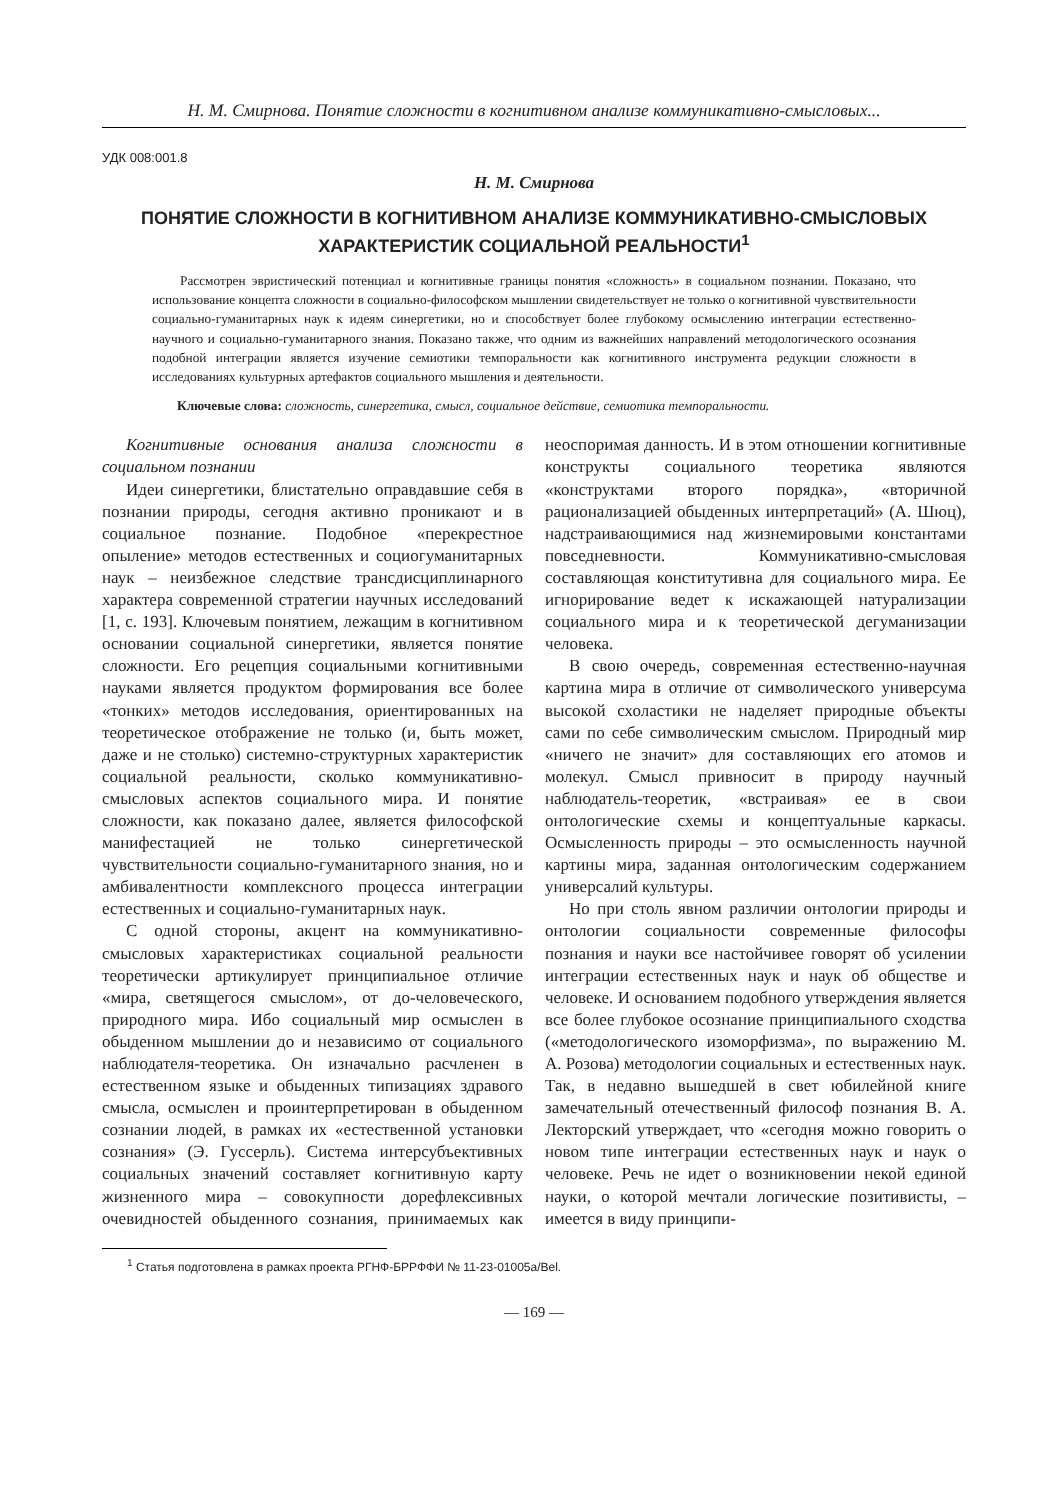Н. М. Смирнова. Понятие сложности в когнитивном анализе коммуникативно-смысловых...
УДК 008:001.8
Н. М. Смирнова
ПОНЯТИЕ СЛОЖНОСТИ В КОГНИТИВНОМ АНАЛИЗЕ КОММУНИКАТИВНО-СМЫСЛОВЫХ ХАРАКТЕРИСТИК СОЦИАЛЬНОЙ РЕАЛЬНОСТИ<sup>1</sup>
Рассмотрен эвристический потенциал и когнитивные границы понятия «сложность» в социальном познании. Показано, что использование концепта сложности в социально-философском мышлении свидетельствует не только о когнитивной чувствительности социально-гуманитарных наук к идеям синергетики, но и способствует более глубокому осмыслению интеграции естественно-научного и социально-гуманитарного знания. Показано также, что одним из важнейших направлений методологического осознания подобной интеграции является изучение семиотики темпоральности как когнитивного инструмента редукции сложности в исследованиях культурных артефактов социального мышления и деятельности.
Ключевые слова: сложность, синергетика, смысл, социальное действие, семиотика темпоральности.
Когнитивные основания анализа сложности в социальном познании
Идеи синергетики, блистательно оправдавшие себя в познании природы, сегодня активно проникают и в социальное познание. Подобное «перекрестное опыление» методов естественных и социогуманитарных наук – неизбежное следствие трансдисциплинарного характера современной стратегии научных исследований [1, с. 193]. Ключевым понятием, лежащим в когнитивном основании социальной синергетики, является понятие сложности. Его рецепция социальными когнитивными науками является продуктом формирования все более «тонких» методов исследования, ориентированных на теоретическое отображение не только (и, быть может, даже и не столько) системно-структурных характеристик социальной реальности, сколько коммуникативно-смысловых аспектов социального мира. И понятие сложности, как показано далее, является философской манифестацией не только синергетической чувствительности социально-гуманитарного знания, но и амбивалентности комплексного процесса интеграции естественных и социально-гуманитарных наук.
С одной стороны, акцент на коммуникативно-смысловых характеристиках социальной реальности теоретически артикулирует принципиальное отличие «мира, светящегося смыслом», от до-человеческого, природного мира. Ибо социальный мир осмыслен в обыденном мышлении до и независимо от социального наблюдателя-теоретика. Он изначально расчленен в естественном языке и обыденных типизациях здравого смысла, осмыслен и проинтерпретирован в обыденном сознании людей, в рамках их «естественной установки сознания» (Э. Гуссерль). Система интерсубъективных социальных значений составляет когнитивную карту жизненного мира – совокупности дорефлексивных очевидностей обыденного сознания, принимаемых как неоспоримая данность. И в этом отношении когнитивные конструкты социального теоретика являются «конструктами второго порядка», «вторичной рационализацией обыденных интерпретаций» (А. Шюц), надстраивающимися над жизнемировыми константами повседневности. Коммуникативно-смысловая составляющая конститутивна для социального мира. Ее игнорирование ведет к искажающей натурализации социального мира и к теоретической дегуманизации человека.
В свою очередь, современная естественно-научная картина мира в отличие от символического универсума высокой схоластики не наделяет природные объекты сами по себе символическим смыслом. Природный мир «ничего не значит» для составляющих его атомов и молекул. Смысл привносит в природу научный наблюдатель-теоретик, «встраивая» ее в свои онтологические схемы и концептуальные каркасы. Осмысленность природы – это осмысленность научной картины мира, заданная онтологическим содержанием универсалий культуры.
Но при столь явном различии онтологии природы и онтологии социальности современные философы познания и науки все настойчивее говорят об усилении интеграции естественных наук и наук об обществе и человеке. И основанием подобного утверждения является все более глубокое осознание принципиального сходства («методологического изоморфизма», по выражению М. А. Розова) методологии социальных и естественных наук. Так, в недавно вышедшей в свет юбилейной книге замечательный отечественный философ познания В. А. Лекторский утверждает, что «сегодня можно говорить о новом типе интеграции естественных наук и наук о человеке. Речь не идет о возникновении некой единой науки, о которой мечтали логические позитивисты, – имеется в виду принципи-
<sup>1</sup> Статья подготовлена в рамках проекта РГНФ-БРРФФИ № 11-23-01005а/Bel.
— 169 —